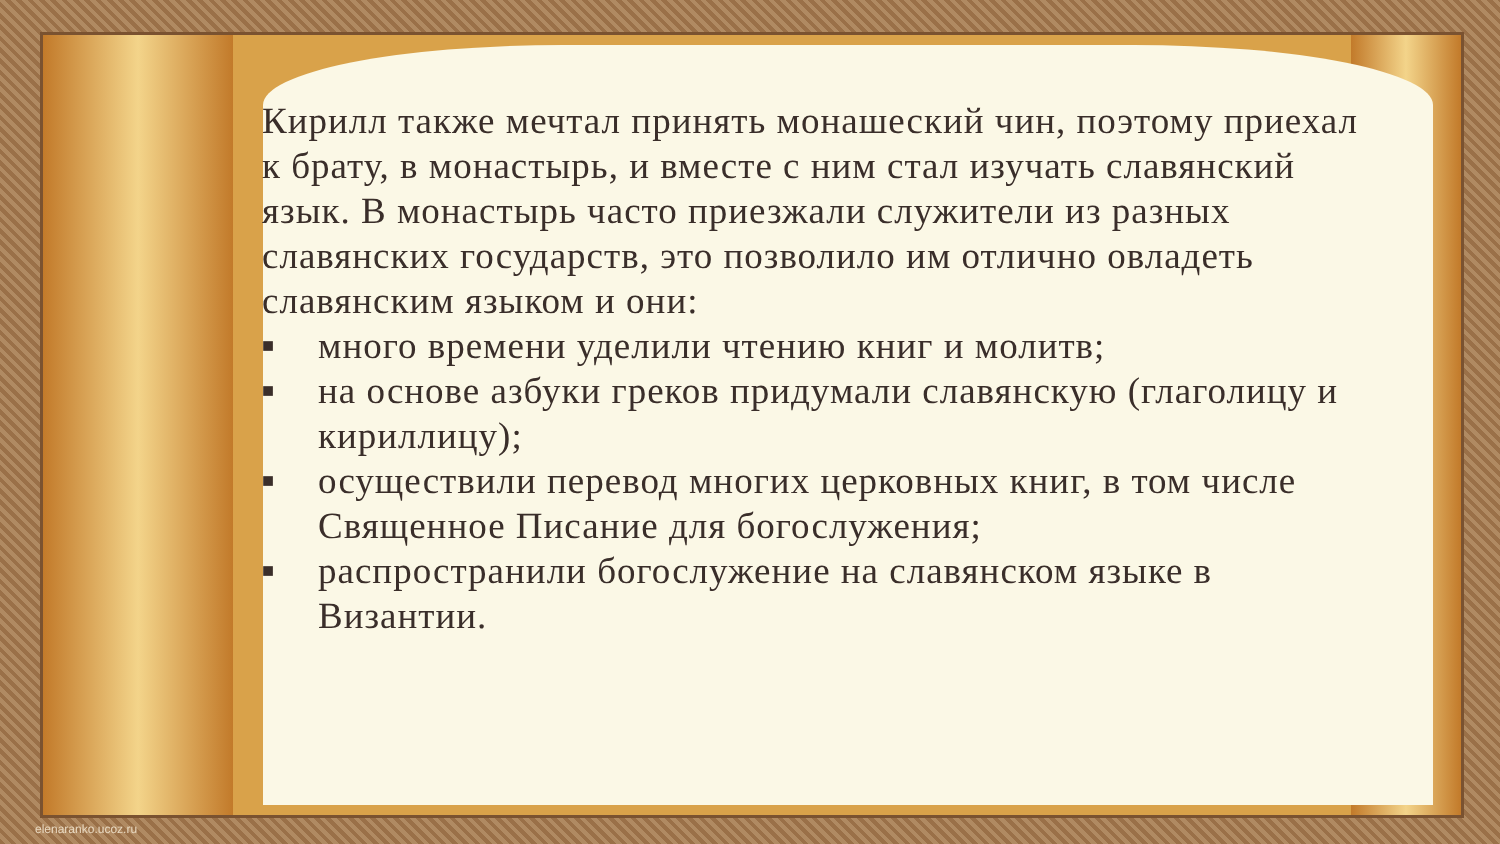Кирилл также мечтал принять монашеский чин, поэтому приехал к брату, в монастырь, и вместе с ним стал изучать славянский язык. В монастырь часто приезжали служители из разных славянских государств, это позволило им отлично овладеть славянским языком и они:
■ много времени уделили чтению книг и молитв;
■ на основе азбуки греков придумали славянскую (глаголицу и кириллицу);
■ осуществили перевод многих церковных книг, в том числе Священное Писание для богослужения;
■ распространили богослужение на славянском языке в Византии.
elenaranko.ucoz.ru